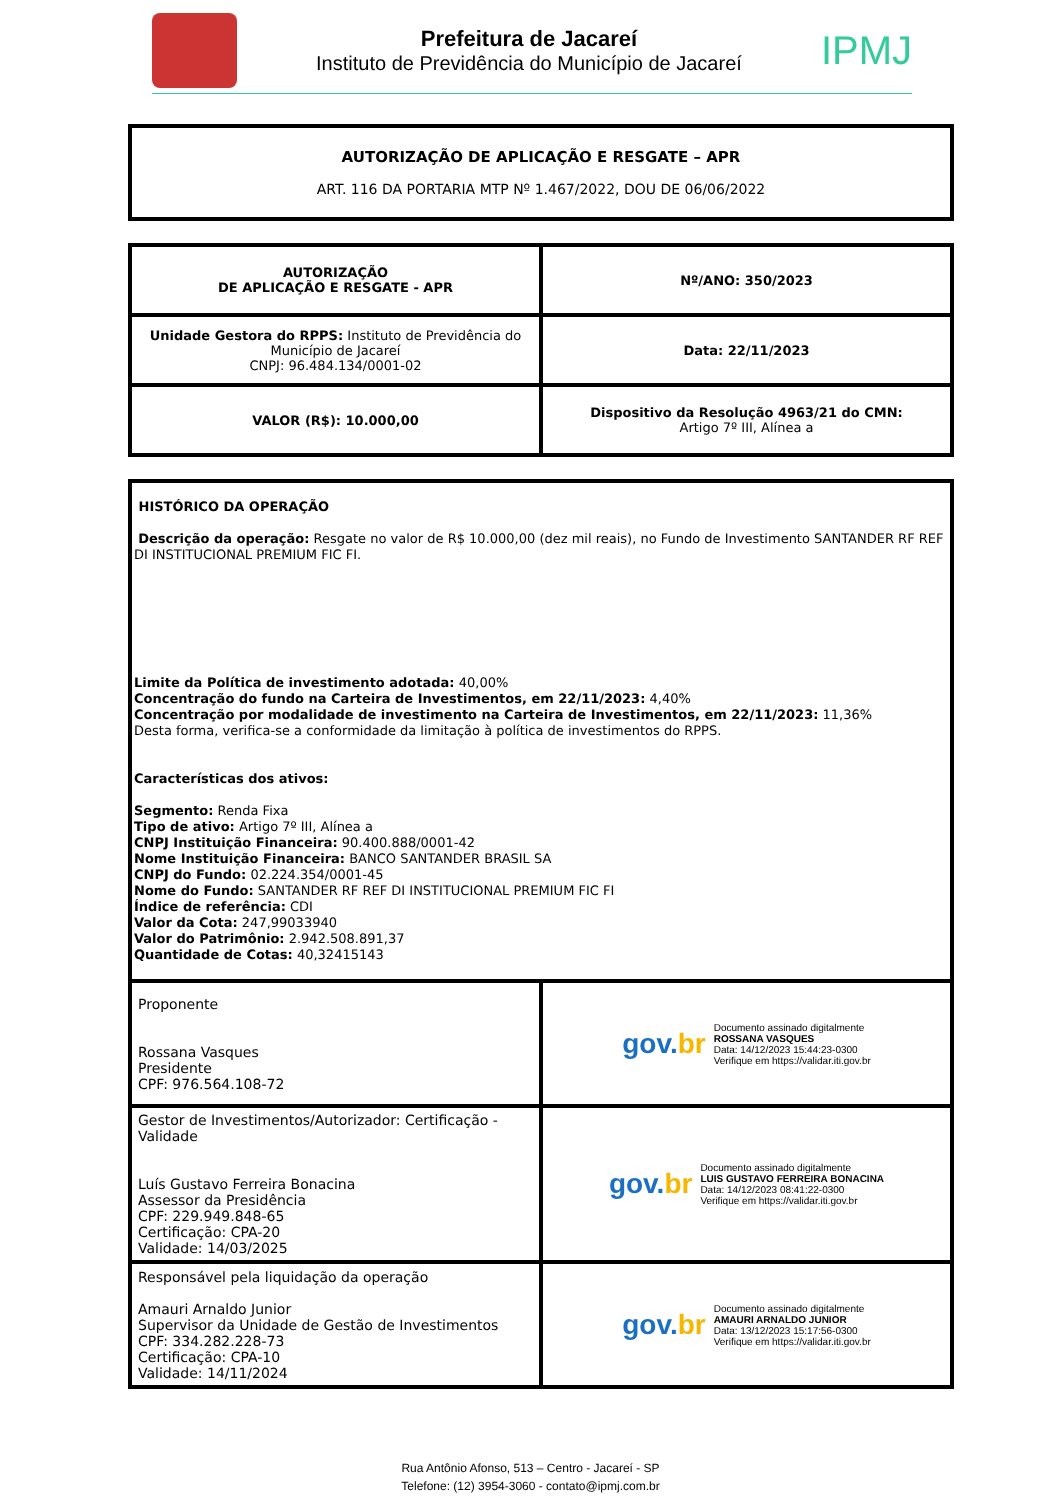Prefeitura de Jacareí
Instituto de Previdência do Município de Jacareí
IPMJ
AUTORIZAÇÃO DE APLICAÇÃO E RESGATE – APR
ART. 116 DA PORTARIA MTP Nº 1.467/2022, DOU DE 06/06/2022
| AUTORIZAÇÃO DE APLICAÇÃO E RESGATE - APR | Nº/ANO: 350/2023 |
| Unidade Gestora do RPPS: Instituto de Previdência do Município de Jacareí CNPJ: 96.484.134/0001-02 | Data: 22/11/2023 |
| VALOR (R$): 10.000,00 | Dispositivo da Resolução 4963/21 do CMN: Artigo 7º III, Alínea a |
| HISTÓRICO DA OPERAÇÃO Descrição da operação: Resgate no valor de R$ 10.000,00 (dez mil reais), no Fundo de Investimento SANTANDER RF REF DI INSTITUCIONAL PREMIUM FIC FI. Limite da Política de investimento adotada: 40,00% Concentração do fundo na Carteira de Investimentos, em 22/11/2023: 4,40% Concentração por modalidade de investimento na Carteira de Investimentos, em 22/11/2023: 11,36% Desta forma, verifica-se a conformidade da limitação à política de investimentos do RPPS. Características dos ativos: Segmento: Renda Fixa Tipo de ativo: Artigo 7º III, Alínea a CNPJ Instituição Financeira: 90.400.888/0001-42 Nome Instituição Financeira: BANCO SANTANDER BRASIL SA CNPJ do Fundo: 02.224.354/0001-45 Nome do Fundo: SANTANDER RF REF DI INSTITUCIONAL PREMIUM FIC FI Índice de referência: CDI Valor da Cota: 247,99033940 Valor do Patrimônio: 2.942.508.891,37 Quantidade de Cotas: 40,32415143 | |
| Proponente Rossana Vasques Presidente CPF: 976.564.108-72 | gov. br Documento assinado digitalmente ROSSANA VASQUES Data: 14/12/2023 15:44:23-0300 Verifique em https://validar.iti.gov.br |
| Gestor de Investimentos/Autorizador: Certificação - Validade Luís Gustavo Ferreira Bonacina Assessor da Presidência CPF: 229.949.848-65 Certificação: CPA-20 Validade: 14/03/2025 | gov. br Documento assinado digitalmente LUIS GUSTAVO FERREIRA BONACINA Data: 14/12/2023 08:41:22-0300 Verifique em https://validar.iti.gov.br |
| Responsável pela liquidação da operação Amauri Arnaldo Junior Supervisor da Unidade de Gestão de Investimentos CPF: 334.282.228-73 Certificação: CPA-10 Validade: 14/11/2024 | gov. br Documento assinado digitalmente AMAURI ARNALDO JUNIOR Data: 13/12/2023 15:17:56-0300 Verifique em https://validar.iti.gov.br |
Rua Antônio Afonso, 513 – Centro - Jacareí - SP
Telefone: (12) 3954-3060 - contato@ipmj.com.br